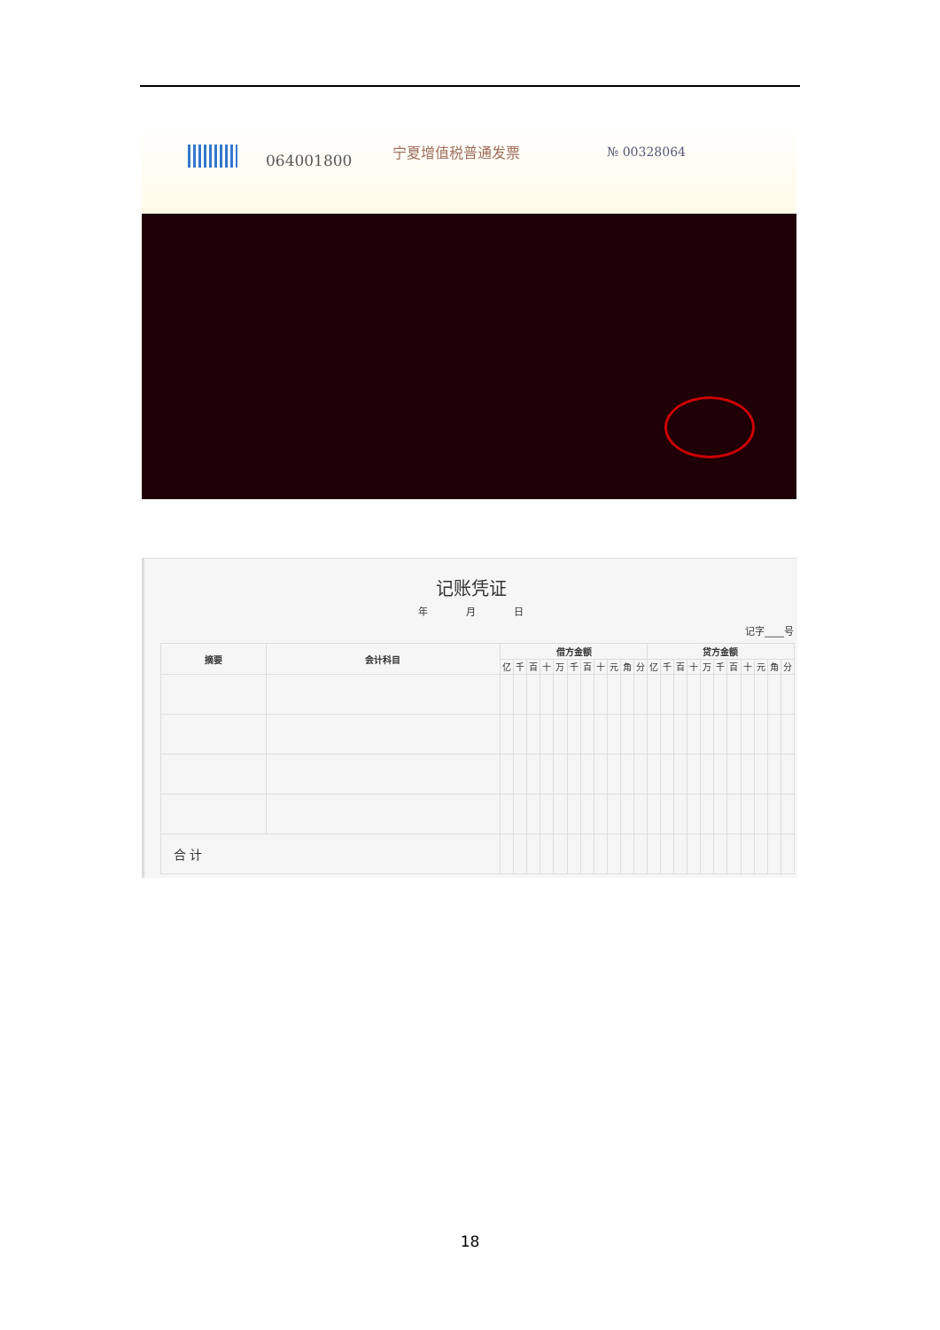064001800
宁夏增值税普通发票 № 00328064
记账凭证
年 月 日
记字____号
| 摘要 | 会计科目 | 借方金额 | | | | | | | | | | | 贷方金额 | | | | | | | | | | |
| --- | --- | --- | --- | --- | --- | --- | --- | --- | --- | --- | --- | --- | --- | --- | --- | --- | --- | --- | --- | --- | --- | --- | --- |
| | | 亿 | 千 | 百 | 十 | 万 | 千 | 百 | 十 | 元 | 角 | 分 | 亿 | 千 | 百 | 十 | 万 | 千 | 百 | 十 | 元 | 角 | 分 |
| 合 计 | | | | | | | | | | | | | | | | | | | | | | | |
18